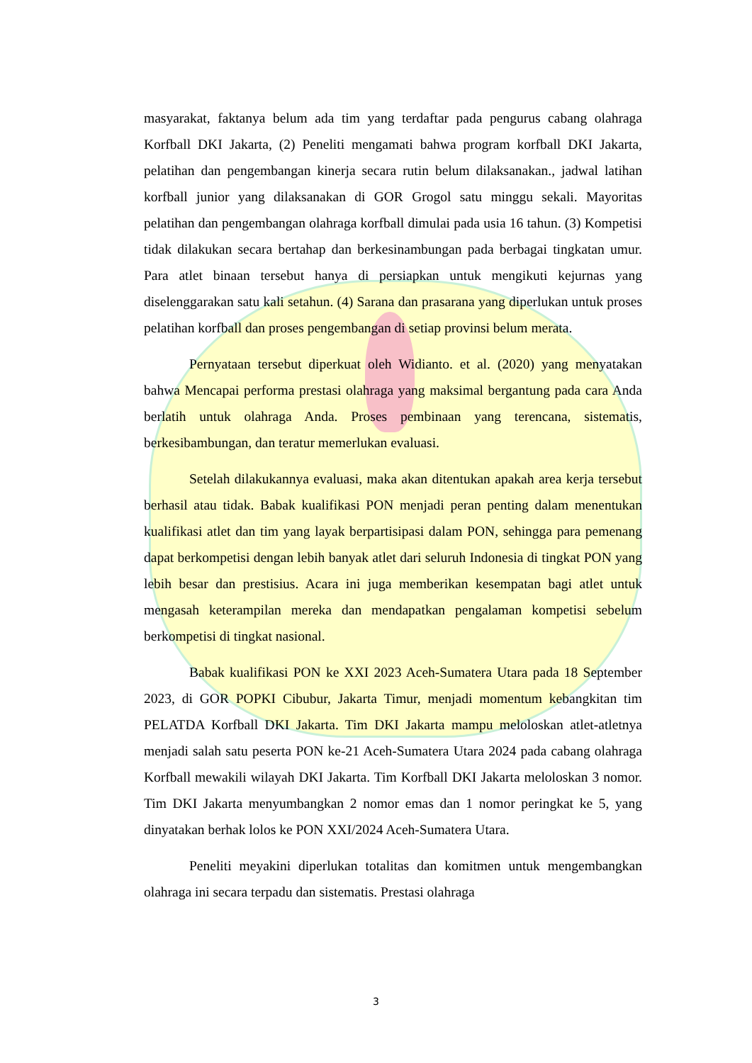masyarakat, faktanya belum ada tim yang terdaftar pada pengurus cabang olahraga Korfball DKI Jakarta, (2) Peneliti mengamati bahwa program korfball DKI Jakarta, pelatihan dan pengembangan kinerja secara rutin belum dilaksanakan., jadwal latihan korfball junior yang dilaksanakan di GOR Grogol satu minggu sekali. Mayoritas pelatihan dan pengembangan olahraga korfball dimulai pada usia 16 tahun. (3) Kompetisi tidak dilakukan secara bertahap dan berkesinambungan pada berbagai tingkatan umur. Para atlet binaan tersebut hanya di persiapkan untuk mengikuti kejurnas yang diselenggarakan satu kali setahun. (4) Sarana dan prasarana yang diperlukan untuk proses pelatihan korfball dan proses pengembangan di setiap provinsi belum merata.
Pernyataan tersebut diperkuat oleh Widianto. et al. (2020) yang menyatakan bahwa Mencapai performa prestasi olahraga yang maksimal bergantung pada cara Anda berlatih untuk olahraga Anda. Proses pembinaan yang terencana, sistematis, berkesibambungan, dan teratur memerlukan evaluasi.
Setelah dilakukannya evaluasi, maka akan ditentukan apakah area kerja tersebut berhasil atau tidak. Babak kualifikasi PON menjadi peran penting dalam menentukan kualifikasi atlet dan tim yang layak berpartisipasi dalam PON, sehingga para pemenang dapat berkompetisi dengan lebih banyak atlet dari seluruh Indonesia di tingkat PON yang lebih besar dan prestisius. Acara ini juga memberikan kesempatan bagi atlet untuk mengasah keterampilan mereka dan mendapatkan pengalaman kompetisi sebelum berkompetisi di tingkat nasional.
Babak kualifikasi PON ke XXI 2023 Aceh-Sumatera Utara pada 18 September 2023, di GOR POPKI Cibubur, Jakarta Timur, menjadi momentum kebangkitan tim PELATDA Korfball DKI Jakarta. Tim DKI Jakarta mampu meloloskan atlet-atletnya menjadi salah satu peserta PON ke-21 Aceh-Sumatera Utara 2024 pada cabang olahraga Korfball mewakili wilayah DKI Jakarta. Tim Korfball DKI Jakarta meloloskan 3 nomor. Tim DKI Jakarta menyumbangkan 2 nomor emas dan 1 nomor peringkat ke 5, yang dinyatakan berhak lolos ke PON XXI/2024 Aceh-Sumatera Utara.
Peneliti meyakini diperlukan totalitas dan komitmen untuk mengembangkan olahraga ini secara terpadu dan sistematis. Prestasi olahraga
3